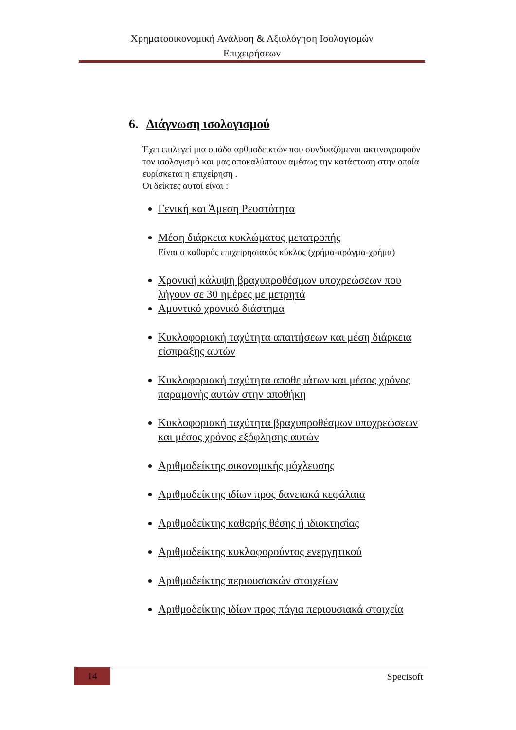Χρηματοοικονομική Ανάλυση & Αξιολόγηση Ισολογισμών
Επιχειρήσεων
6. Διάγνωση ισολογισμού
Έχει επιλεγεί μια ομάδα αρθμοδεικτών που συνδυαζόμενοι ακτινογραφούν τον ισολογισμό και μας αποκαλύπτουν αμέσως την κατάσταση στην οποία ευρίσκεται η επιχείρηση .
Οι δείκτες αυτοί είναι :
Γενική και Άμεση Ρευστότητα
Μέση διάρκεια κυκλώματος μετατροπής
Είναι ο καθαρός επιχειρησιακός κύκλος (χρήμα-πράγμα-χρήμα)
Χρονική κάλυψη βραχυπροθέσμων υποχρεώσεων που λήγουν σε 30 ημέρες με μετρητά
Αμυντικό χρονικό διάστημα
Κυκλοφοριακή ταχύτητα απαιτήσεων και μέση διάρκεια είσπραξης αυτών
Κυκλοφοριακή ταχύτητα αποθεμάτων και μέσος χρόνος παραμονής αυτών στην αποθήκη
Κυκλοφοριακή ταχύτητα βραχυπροθέσμων υποχρεώσεων και μέσος χρόνος εξόφλησης αυτών
Αριθμοδείκτης οικονομικής μόχλευσης
Αριθμοδείκτης ιδίων προς δανειακά κεφάλαια
Αριθμοδείκτης καθαρής θέσης ή ιδιοκτησίας
Αριθμοδείκτης κυκλοφορούντος ενεργητικού
Αριθμοδείκτης περιουσιακών στοιχείων
Αριθμοδείκτης ιδίων προς πάγια περιουσιακά στοιχεία
14
Specisoft